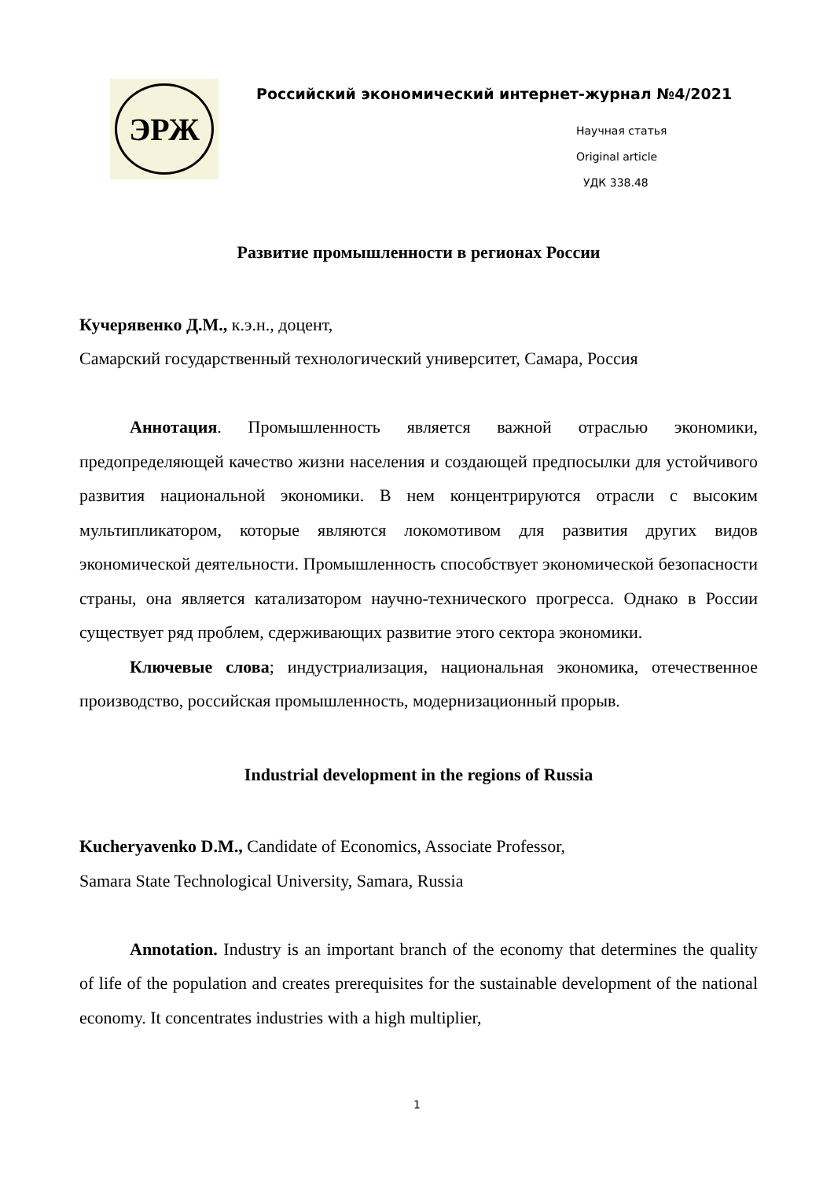ЭРЖ
Российский экономический интернет-журнал №4/2021
Научная статья
Original article
УДК 338.48
Развитие промышленности в регионах России
Кучерявенко Д.М., к.э.н., доцент,
Самарский государственный технологический университет, Самара, Россия
Аннотация. Промышленность является важной отраслью экономики, предопределяющей качество жизни населения и создающей предпосылки для устойчивого развития национальной экономики. В нем концентрируются отрасли с высоким мультипликатором, которые являются локомотивом для развития других видов экономической деятельности. Промышленность способствует экономической безопасности страны, она является катализатором научно-технического прогресса. Однако в России существует ряд проблем, сдерживающих развитие этого сектора экономики.
Ключевые слова; индустриализация, национальная экономика, отечественное производство, российская промышленность, модернизационный прорыв.
Industrial development in the regions of Russia
Kucheryavenko D.M., Candidate of Economics, Associate Professor,
Samara State Technological University, Samara, Russia
Annotation. Industry is an important branch of the economy that determines the quality of life of the population and creates prerequisites for the sustainable development of the national economy. It concentrates industries with a high multiplier,
1